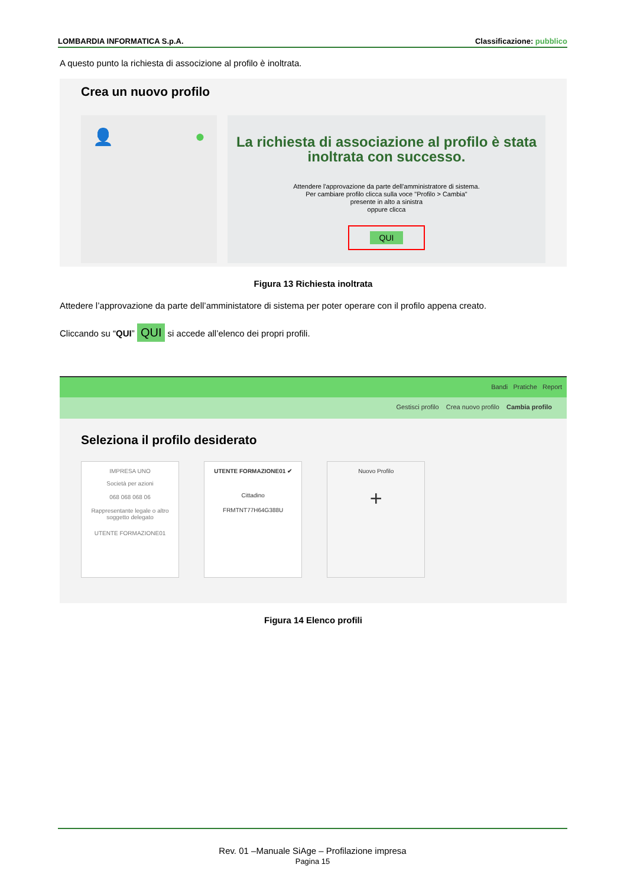LOMBARDIA INFORMATICA S.p.A. Classificazione: pubblico
A questo punto la richiesta di associzione al profilo è inoltrata.
Crea un nuovo profilo
👤 ●
La richiesta di associazione al profilo è stata inoltrata con successo.
Attendere l'approvazione da parte dell'amministratore di sistema.
Per cambiare profilo clicca sulla voce "Profilo > Cambia"
presente in alto a sinistra
oppure clicca
QUI
Figura 13 Richiesta inoltrata
Attedere l’approvazione da parte dell’amministatore di sistema per poter operare con il profilo appena creato.
Cliccando su “QUI” QUI si accede all’elenco dei propri profili.
Bandi Pratiche Report
Gestisci profilo Crea nuovo profilo Cambia profilo
Seleziona il profilo desiderato
IMPRESA UNO
Società per azioni
068 068 068 06
Rappresentante legale o altro soggetto delegato
UTENTE FORMAZIONE01
UTENTE FORMAZIONE01 ✔
Cittadino
FRMTNT77H64G388U
Nuovo Profilo
+
Figura 14 Elenco profili
Rev. 01 –Manuale SiAge – Profilazione impresa
Pagina 15